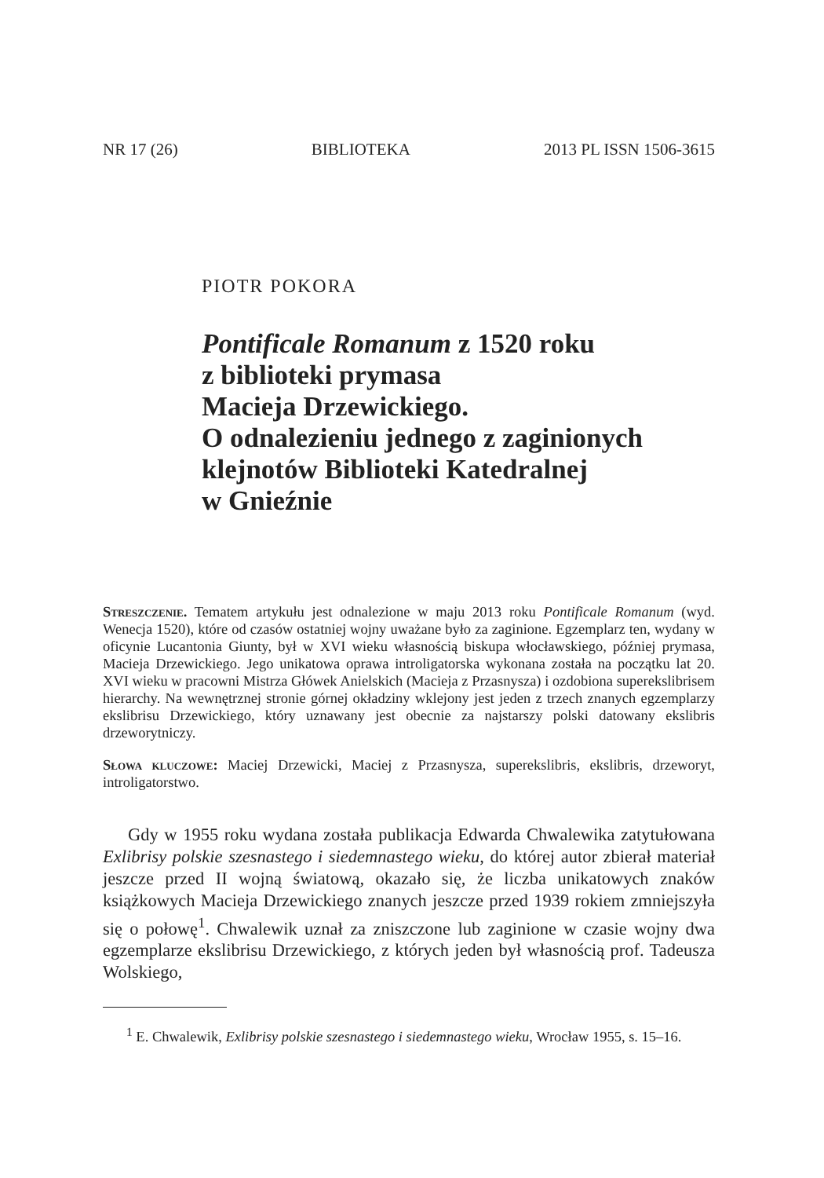NR 17 (26) BIBLIOTEKA 2013 PL ISSN 1506-3615
PIOTR POKORA
Pontificale Romanum z 1520 roku
z biblioteki prymasa
Macieja Drzewickiego.
O odnalezieniu jednego z zaginionych
klejnotów Biblioteki Katedralnej
w Gnieźnie
Streszczenie. Tematem artykułu jest odnalezione w maju 2013 roku Pontificale Romanum (wyd. Wenecja 1520), które od czasów ostatniej wojny uważane było za zaginione. Egzemplarz ten, wydany w oficynie Lucantonia Giunty, był w XVI wieku własnością biskupa włocławskiego, później prymasa, Macieja Drzewickiego. Jego unikatowa oprawa introligatorska wykonana została na początku lat 20. XVI wieku w pracowni Mistrza Główek Anielskich (Macieja z Przasnysza) i ozdobiona superekslibrisem hierarchy. Na wewnętrznej stronie górnej okładziny wklejony jest jeden z trzech znanych egzemplarzy ekslibrisu Drzewickiego, który uznawany jest obecnie za najstarszy polski datowany ekslibris drzeworytniczy.
Słowa kluczowe: Maciej Drzewicki, Maciej z Przasnysza, superekslibris, ekslibris, drzeworyt, introligatorstwo.
Gdy w 1955 roku wydana została publikacja Edwarda Chwalewika zatytułowana Exlibrisy polskie szesnastego i siedemnastego wieku, do której autor zbierał materiał jeszcze przed II wojną światową, okazało się, że liczba unikatowych znaków książkowych Macieja Drzewickiego znanych jeszcze przed 1939 rokiem zmniejszyła się o połowę<sup>1</sup>. Chwalewik uznał za zniszczone lub zaginione w czasie wojny dwa egzemplarze ekslibrisu Drzewickiego, z których jeden był własnością prof. Tadeusza Wolskiego,
<sup>1</sup> E. Chwalewik, Exlibrisy polskie szesnastego i siedemnastego wieku, Wrocław 1955, s. 15–16.